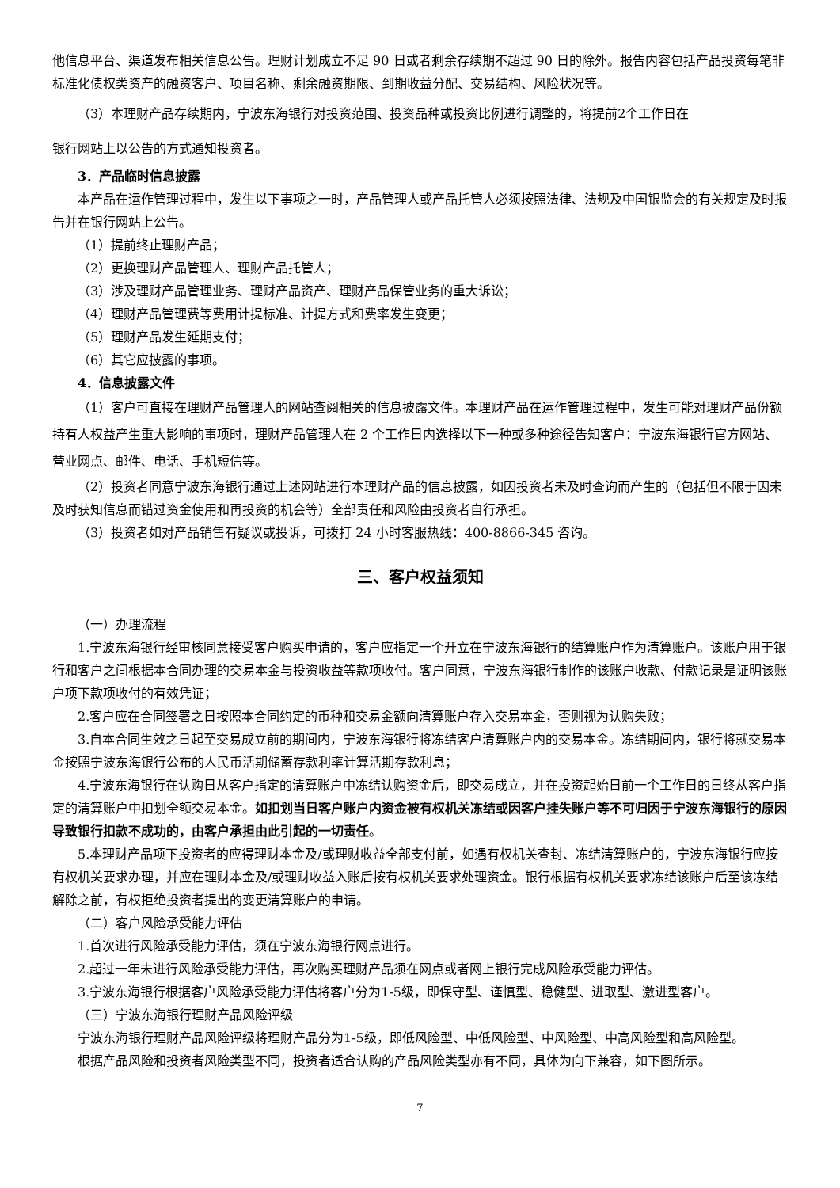他信息平台、渠道发布相关信息公告。理财计划成立不足 90 日或者剩余存续期不超过 90 日的除外。报告内容包括产品投资每笔非标准化债权类资产的融资客户、项目名称、剩余融资期限、到期收益分配、交易结构、风险状况等。
（3）本理财产品存续期内，宁波东海银行对投资范围、投资品种或投资比例进行调整的，将提前2个工作日在
银行网站上以公告的方式通知投资者。
3．产品临时信息披露
本产品在运作管理过程中，发生以下事项之一时，产品管理人或产品托管人必须按照法律、法规及中国银监会的有关规定及时报告并在银行网站上公告。
（1）提前终止理财产品；
（2）更换理财产品管理人、理财产品托管人；
（3）涉及理财产品管理业务、理财产品资产、理财产品保管业务的重大诉讼；
（4）理财产品管理费等费用计提标准、计提方式和费率发生变更；
（5）理财产品发生延期支付；
（6）其它应披露的事项。
4．信息披露文件
（1）客户可直接在理财产品管理人的网站查阅相关的信息披露文件。本理财产品在运作管理过程中，发生可能对理财产品份额持有人权益产生重大影响的事项时，理财产品管理人在 2 个工作日内选择以下一种或多种途径告知客户：宁波东海银行官方网站、营业网点、邮件、电话、手机短信等。
（2）投资者同意宁波东海银行通过上述网站进行本理财产品的信息披露，如因投资者未及时查询而产生的（包括但不限于因未及时获知信息而错过资金使用和再投资的机会等）全部责任和风险由投资者自行承担。
（3）投资者如对产品销售有疑议或投诉，可拨打 24 小时客服热线：400-8866-345 咨询。
三、客户权益须知
（一）办理流程
1.宁波东海银行经审核同意接受客户购买申请的，客户应指定一个开立在宁波东海银行的结算账户作为清算账户。该账户用于银行和客户之间根据本合同办理的交易本金与投资收益等款项收付。客户同意，宁波东海银行制作的该账户收款、付款记录是证明该账户项下款项收付的有效凭证；
2.客户应在合同签署之日按照本合同约定的币种和交易金额向清算账户存入交易本金，否则视为认购失败；
3.自本合同生效之日起至交易成立前的期间内，宁波东海银行将冻结客户清算账户内的交易本金。冻结期间内，银行将就交易本金按照宁波东海银行公布的人民币活期储蓄存款利率计算活期存款利息；
4.宁波东海银行在认购日从客户指定的清算账户中冻结认购资金后，即交易成立，并在投资起始日前一个工作日的日终从客户指定的清算账户中扣划全额交易本金。如扣划当日客户账户内资金被有权机关冻结或因客户挂失账户等不可归因于宁波东海银行的原因导致银行扣款不成功的，由客户承担由此引起的一切责任。
5.本理财产品项下投资者的应得理财本金及/或理财收益全部支付前，如遇有权机关查封、冻结清算账户的，宁波东海银行应按有权机关要求办理，并应在理财本金及/或理财收益入账后按有权机关要求处理资金。银行根据有权机关要求冻结该账户后至该冻结解除之前，有权拒绝投资者提出的变更清算账户的申请。
（二）客户风险承受能力评估
1.首次进行风险承受能力评估，须在宁波东海银行网点进行。
2.超过一年未进行风险承受能力评估，再次购买理财产品须在网点或者网上银行完成风险承受能力评估。
3.宁波东海银行根据客户风险承受能力评估将客户分为1-5级，即保守型、谨慎型、稳健型、进取型、激进型客户。
（三）宁波东海银行理财产品风险评级
宁波东海银行理财产品风险评级将理财产品分为1-5级，即低风险型、中低风险型、中风险型、中高风险型和高风险型。
根据产品风险和投资者风险类型不同，投资者适合认购的产品风险类型亦有不同，具体为向下兼容，如下图所示。
7